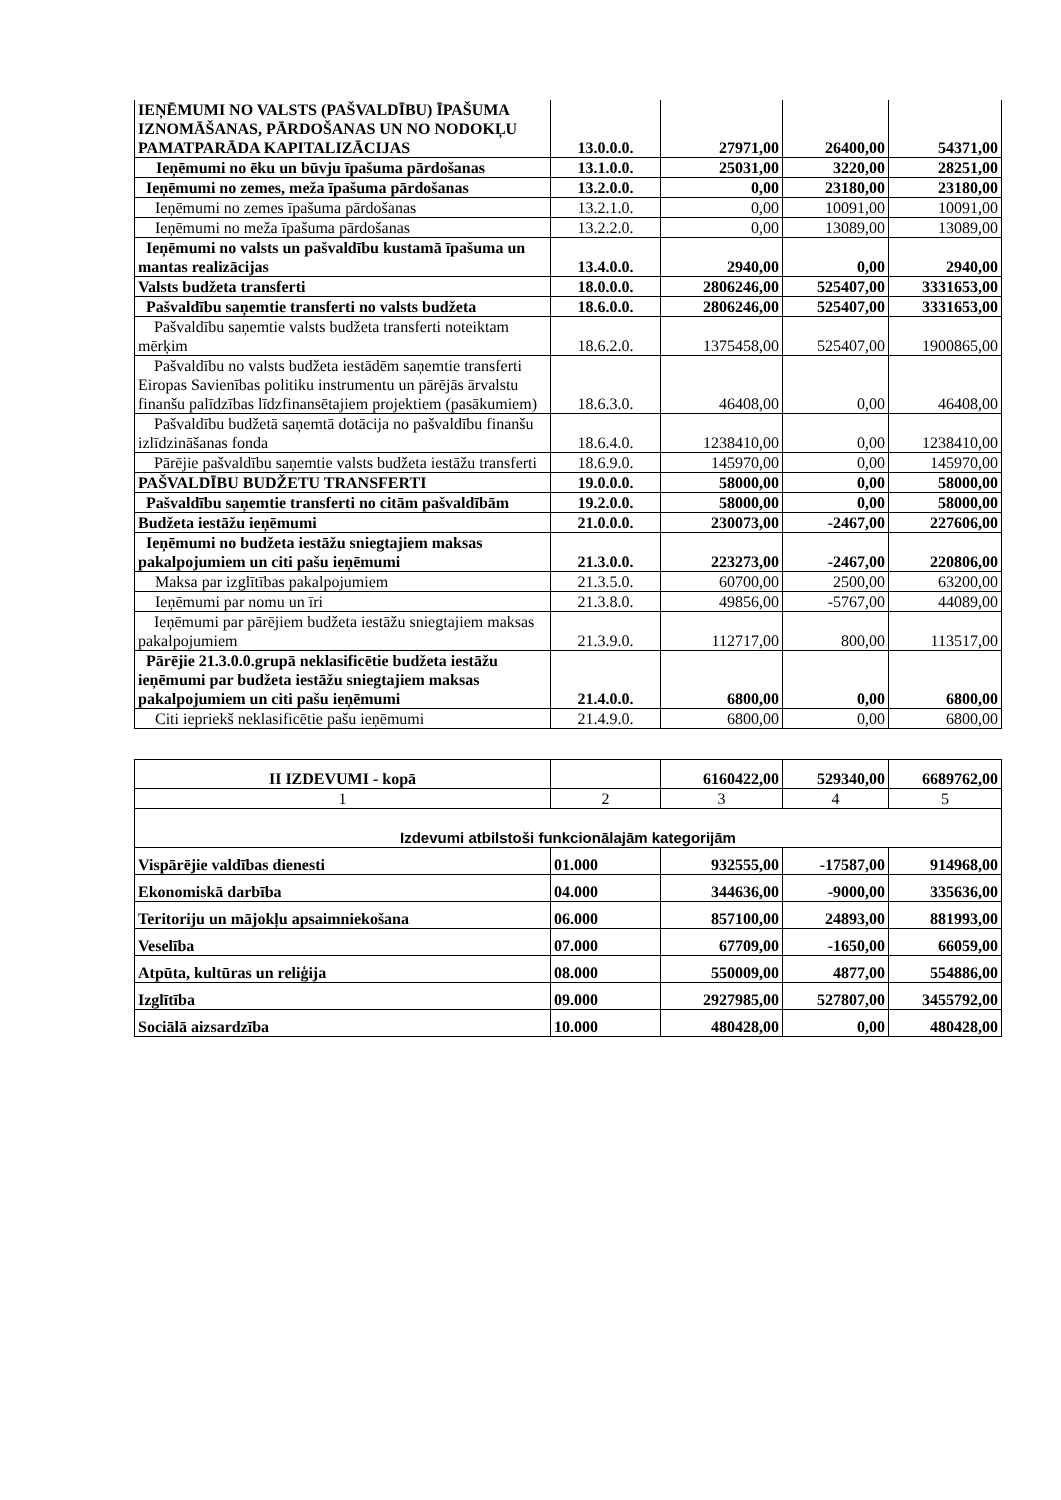| IEŅĒMUMI NO VALSTS (PAŠVALDĪBU) ĪPAŠUMA IZNOMĀŠANAS, PĀRDOŠANAS UN NO NODOKĻU PAMATPARĀDA KAPITALIZĀCIJAS | 13.0.0.0. | 27971,00 | 26400,00 | 54371,00 |
| Ieņēmumi no ēku un būvju īpašuma pārdošanas | 13.1.0.0. | 25031,00 | 3220,00 | 28251,00 |
| Ieņēmumi no zemes, meža īpašuma pārdošanas | 13.2.0.0. | 0,00 | 23180,00 | 23180,00 |
| Ieņēmumi no zemes īpašuma pārdošanas | 13.2.1.0. | 0,00 | 10091,00 | 10091,00 |
| Ieņēmumi no meža īpašuma pārdošanas | 13.2.2.0. | 0,00 | 13089,00 | 13089,00 |
| Ieņēmumi no valsts un pašvaldību kustamā īpašuma un mantas realizācijas | 13.4.0.0. | 2940,00 | 0,00 | 2940,00 |
| Valsts budžeta transferti | 18.0.0.0. | 2806246,00 | 525407,00 | 3331653,00 |
| Pašvaldību saņemtie transferti no valsts budžeta | 18.6.0.0. | 2806246,00 | 525407,00 | 3331653,00 |
| Pašvaldību saņemtie valsts budžeta transferti noteiktam mērķim | 18.6.2.0. | 1375458,00 | 525407,00 | 1900865,00 |
| Pašvaldību no valsts budžeta iestādēm saņemtie transferti Eiropas Savienības politiku instrumentu un pārējās ārvalstu finanšu palīdzības līdzfinansētajiem projektiem (pasākumiem) | 18.6.3.0. | 46408,00 | 0,00 | 46408,00 |
| Pašvaldību budžetā saņemtā dotācija no pašvaldību finanšu izlīdzināšanas fonda | 18.6.4.0. | 1238410,00 | 0,00 | 1238410,00 |
| Pārējie pašvaldību saņemtie valsts budžeta iestāžu transferti | 18.6.9.0. | 145970,00 | 0,00 | 145970,00 |
| PAŠVALDĪBU BUDŽETU TRANSFERTI | 19.0.0.0. | 58000,00 | 0,00 | 58000,00 |
| Pašvaldību saņemtie transferti no citām pašvaldībām | 19.2.0.0. | 58000,00 | 0,00 | 58000,00 |
| Budžeta iestāžu ieņēmumi | 21.0.0.0. | 230073,00 | -2467,00 | 227606,00 |
| Ieņēmumi no budžeta iestāžu sniegtajiem maksas pakalpojumiem un citi pašu ieņēmumi | 21.3.0.0. | 223273,00 | -2467,00 | 220806,00 |
| Maksa par izglītības pakalpojumiem | 21.3.5.0. | 60700,00 | 2500,00 | 63200,00 |
| Ieņēmumi par nomu un īri | 21.3.8.0. | 49856,00 | -5767,00 | 44089,00 |
| Ieņēmumi par pārējiem budžeta iestāžu sniegtajiem maksas pakalpojumiem | 21.3.9.0. | 112717,00 | 800,00 | 113517,00 |
| Pārējie 21.3.0.0.grupā neklasificētie budžeta iestāžu ieņēmumi par budžeta iestāžu sniegtajiem maksas pakalpojumiem un citi pašu ieņēmumi | 21.4.0.0. | 6800,00 | 0,00 | 6800,00 |
| Citi iepriekš neklasificētie pašu ieņēmumi | 21.4.9.0. | 6800,00 | 0,00 | 6800,00 |
| II IZDEVUMI - kopā | | 6160422,00 | 529340,00 | 6689762,00 |
| 1 | 2 | 3 | 4 | 5 |
| Izdevumi atbilstoši funkcionālajām kategorijām | | | | |
| Vispārējie valdības dienesti | 01.000 | 932555,00 | -17587,00 | 914968,00 |
| Ekonomiskā darbība | 04.000 | 344636,00 | -9000,00 | 335636,00 |
| Teritoriju un mājokļu apsaimniekošana | 06.000 | 857100,00 | 24893,00 | 881993,00 |
| Veselība | 07.000 | 67709,00 | -1650,00 | 66059,00 |
| Atpūta, kultūras un reliģija | 08.000 | 550009,00 | 4877,00 | 554886,00 |
| Izglītība | 09.000 | 2927985,00 | 527807,00 | 3455792,00 |
| Sociālā aizsardzība | 10.000 | 480428,00 | 0,00 | 480428,00 |